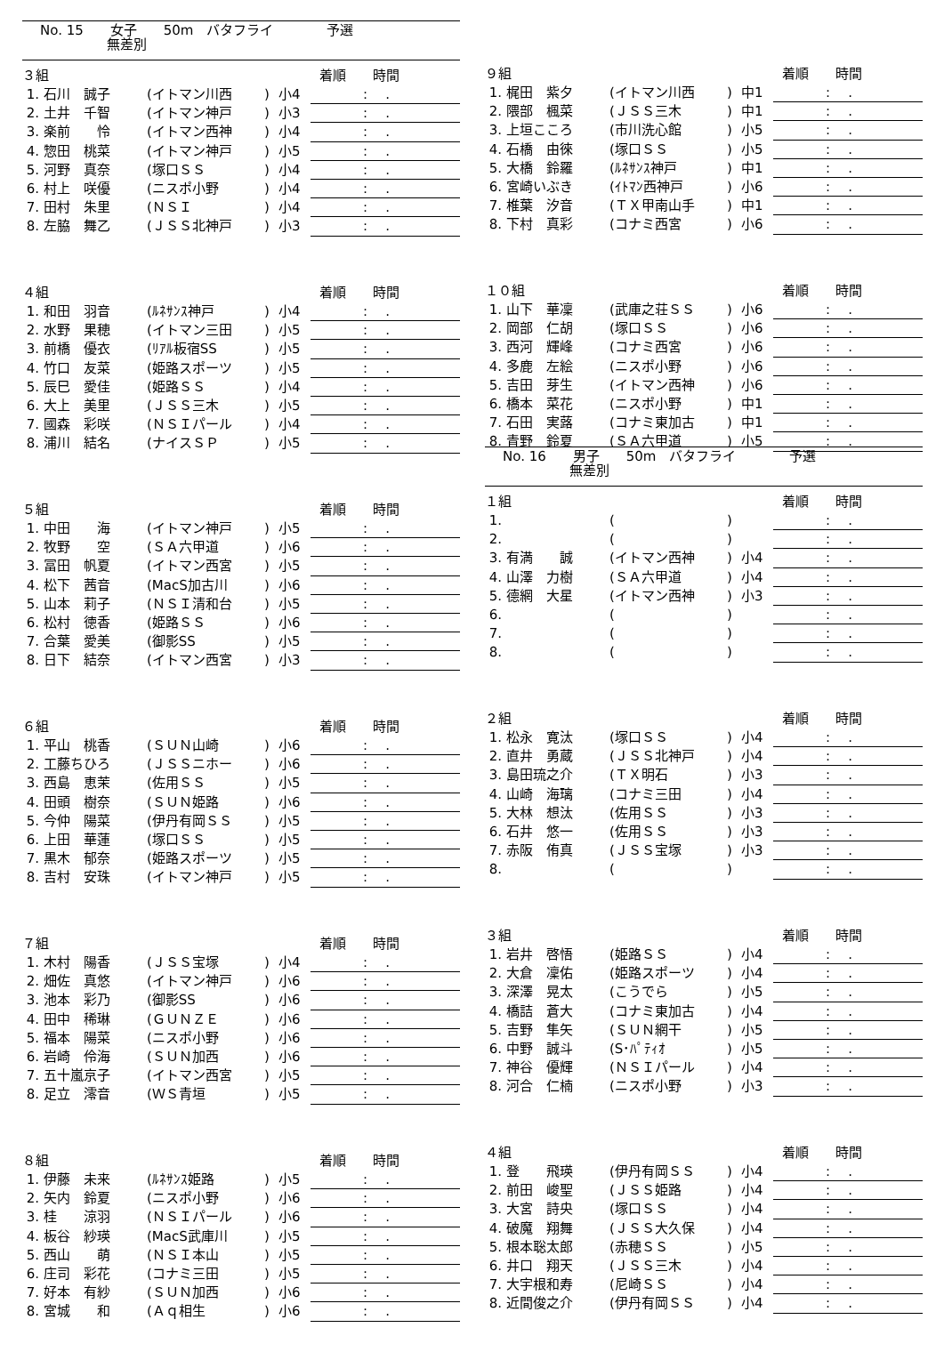No. 15　　女子　　50m　バタフライ　　　　予選
　　　　　無差別
| ３組 | | | | 着順 時間 |
| 1. 石川 誠子 | (イトマン川西 | ) | 小4 | :. |
| 2. 土井 千智 | (イトマン神戸 | ) | 小3 | :. |
| 3. 楽前 怜 | (イトマン西神 | ) | 小4 | :. |
| 4. 惣田 桃菜 | (イトマン神戸 | ) | 小5 | :. |
| 5. 河野 真奈 | (塚口ＳＳ | ) | 小4 | :. |
| 6. 村上 咲優 | (ニスポ小野 | ) | 小4 | :. |
| 7. 田村 朱里 | (ＮＳＩ | ) | 小4 | :. |
| 8. 左脇 舞乙 | (ＪＳＳ北神戸 | ) | 小3 | :. |
| ４組 | | | | 着順 時間 |
| 1. 和田 羽音 | (ﾙﾈｻﾝｽ神戸 | ) | 小4 | :. |
| 2. 水野 果穂 | (イトマン三田 | ) | 小5 | :. |
| 3. 前橋 優衣 | (ﾘｱﾙ板宿SS | ) | 小5 | :. |
| 4. 竹口 友菜 | (姫路スポーツ | ) | 小5 | :. |
| 5. 辰巳 愛佳 | (姫路ＳＳ | ) | 小4 | :. |
| 6. 大上 美里 | (ＪＳＳ三木 | ) | 小5 | :. |
| 7. 國森 彩咲 | (ＮＳＩパール | ) | 小4 | :. |
| 8. 浦川 結名 | (ナイスＳＰ | ) | 小5 | :. |
| ５組 | | | | 着順 時間 |
| 1. 中田 海 | (イトマン神戸 | ) | 小5 | :. |
| 2. 牧野 空 | (ＳＡ六甲道 | ) | 小6 | :. |
| 3. 冨田 帆夏 | (イトマン西宮 | ) | 小5 | :. |
| 4. 松下 茜音 | (MacS加古川 | ) | 小6 | :. |
| 5. 山本 莉子 | (ＮＳＩ清和台 | ) | 小5 | :. |
| 6. 松村 徳香 | (姫路ＳＳ | ) | 小6 | :. |
| 7. 合葉 愛美 | (御影SS | ) | 小5 | :. |
| 8. 日下 結奈 | (イトマン西宮 | ) | 小3 | :. |
| ６組 | | | | 着順 時間 |
| 1. 平山 桃香 | (ＳＵＮ山崎 | ) | 小6 | :. |
| 2. 工藤ちひろ | (ＪＳＳニホー | ) | 小6 | :. |
| 3. 西島 恵茉 | (佐用ＳＳ | ) | 小5 | :. |
| 4. 田頭 樹奈 | (ＳＵＮ姫路 | ) | 小6 | :. |
| 5. 今仲 陽菜 | (伊丹有岡ＳＳ | ) | 小5 | :. |
| 6. 上田 華蓮 | (塚口ＳＳ | ) | 小5 | :. |
| 7. 黒木 郁奈 | (姫路スポーツ | ) | 小5 | :. |
| 8. 吉村 安珠 | (イトマン神戸 | ) | 小5 | :. |
| ７組 | | | | 着順 時間 |
| 1. 木村 陽香 | (ＪＳＳ宝塚 | ) | 小4 | :. |
| 2. 畑佐 真悠 | (イトマン神戸 | ) | 小6 | :. |
| 3. 池本 彩乃 | (御影SS | ) | 小6 | :. |
| 4. 田中 稀琳 | (ＧＵＮＺＥ | ) | 小6 | :. |
| 5. 福本 陽菜 | (ニスポ小野 | ) | 小6 | :. |
| 6. 岩崎 伶海 | (ＳＵＮ加西 | ) | 小6 | :. |
| 7. 五十嵐京子 | (イトマン西宮 | ) | 小5 | :. |
| 8. 足立 澪音 | (ＷＳ青垣 | ) | 小5 | :. |
| ８組 | | | | 着順 時間 |
| 1. 伊藤 未来 | (ﾙﾈｻﾝｽ姫路 | ) | 小5 | :. |
| 2. 矢内 鈴夏 | (ニスポ小野 | ) | 小6 | :. |
| 3. 桂 涼羽 | (ＮＳＩパール | ) | 小6 | :. |
| 4. 板谷 紗瑛 | (MacS武庫川 | ) | 小5 | :. |
| 5. 西山 萌 | (ＮＳＩ本山 | ) | 小5 | :. |
| 6. 庄司 彩花 | (コナミ三田 | ) | 小5 | :. |
| 7. 好本 有紗 | (ＳＵＮ加西 | ) | 小6 | :. |
| 8. 宮城 和 | (Ａｑ相生 | ) | 小6 | :. |
| ９組 | | | | 着順 時間 |
| 1. 梶田 紫夕 | (イトマン川西 | ) | 中1 | :. |
| 2. 隈部 楓菜 | (ＪＳＳ三木 | ) | 中1 | :. |
| 3. 上垣こころ | (市川洗心館 | ) | 小5 | :. |
| 4. 石橋 由徠 | (塚口ＳＳ | ) | 小5 | :. |
| 5. 大橋 鈴羅 | (ﾙﾈｻﾝｽ神戸 | ) | 中1 | :. |
| 6. 宮崎いぶき | (ｲﾄﾏﾝ西神戸 | ) | 小6 | :. |
| 7. 椎葉 汐音 | (ＴＸ甲南山手 | ) | 中1 | :. |
| 8. 下村 真彩 | (コナミ西宮 | ) | 小6 | :. |
| １０組 | | | | 着順 時間 |
| 1. 山下 華凜 | (武庫之荘ＳＳ | ) | 小6 | :. |
| 2. 岡部 仁胡 | (塚口ＳＳ | ) | 小6 | :. |
| 3. 西河 輝峰 | (コナミ西宮 | ) | 小6 | :. |
| 4. 多鹿 左絵 | (ニスポ小野 | ) | 小6 | :. |
| 5. 吉田 芽生 | (イトマン西神 | ) | 小6 | :. |
| 6. 橋本 菜花 | (ニスポ小野 | ) | 中1 | :. |
| 7. 石田 実蕗 | (コナミ東加古 | ) | 中1 | :. |
| 8. 青野 鈴夏 | (ＳＡ六甲道 | ) | 小5 | :. |
No. 16　　男子　　50m　バタフライ　　　　予選
　　　　　無差別
| １組 | | | | 着順 時間 |
| 1. | ( | ) | | :. |
| 2. | ( | ) | | :. |
| 3. 有満 誠 | (イトマン西神 | ) | 小4 | :. |
| 4. 山澤 力樹 | (ＳＡ六甲道 | ) | 小4 | :. |
| 5. 德網 大星 | (イトマン西神 | ) | 小3 | :. |
| 6. | ( | ) | | :. |
| 7. | ( | ) | | :. |
| 8. | ( | ) | | :. |
| ２組 | | | | 着順 時間 |
| 1. 松永 寛汰 | (塚口ＳＳ | ) | 小4 | :. |
| 2. 直井 勇蔵 | (ＪＳＳ北神戸 | ) | 小4 | :. |
| 3. 島田琉之介 | (ＴＸ明石 | ) | 小3 | :. |
| 4. 山崎 海璃 | (コナミ三田 | ) | 小4 | :. |
| 5. 大林 想汰 | (佐用ＳＳ | ) | 小3 | :. |
| 6. 石井 悠一 | (佐用ＳＳ | ) | 小3 | :. |
| 7. 赤阪 侑真 | (ＪＳＳ宝塚 | ) | 小3 | :. |
| 8. | ( | ) | | :. |
| ３組 | | | | 着順 時間 |
| 1. 岩井 啓悟 | (姫路ＳＳ | ) | 小4 | :. |
| 2. 大倉 凜佑 | (姫路スポーツ | ) | 小4 | :. |
| 3. 深澤 晃太 | (こうでら | ) | 小5 | :. |
| 4. 橋詰 蒼大 | (コナミ東加古 | ) | 小4 | :. |
| 5. 吉野 隼矢 | (ＳＵＮ網干 | ) | 小5 | :. |
| 6. 中野 誠斗 | (S･ﾊﾟﾃｨｵ | ) | 小5 | :. |
| 7. 神谷 優輝 | (ＮＳＩパール | ) | 小4 | :. |
| 8. 河合 仁楠 | (ニスポ小野 | ) | 小3 | :. |
| ４組 | | | | 着順 時間 |
| 1. 登 飛瑛 | (伊丹有岡ＳＳ | ) | 小4 | :. |
| 2. 前田 峻聖 | (ＪＳＳ姫路 | ) | 小4 | :. |
| 3. 大宮 詩央 | (塚口ＳＳ | ) | 小4 | :. |
| 4. 破魔 翔舞 | (ＪＳＳ大久保 | ) | 小4 | :. |
| 5. 根本聡太郎 | (赤穂ＳＳ | ) | 小5 | :. |
| 6. 井口 翔天 | (ＪＳＳ三木 | ) | 小4 | :. |
| 7. 大宇根和寿 | (尼崎ＳＳ | ) | 小4 | :. |
| 8. 近間俊之介 | (伊丹有岡ＳＳ | ) | 小4 | :. |